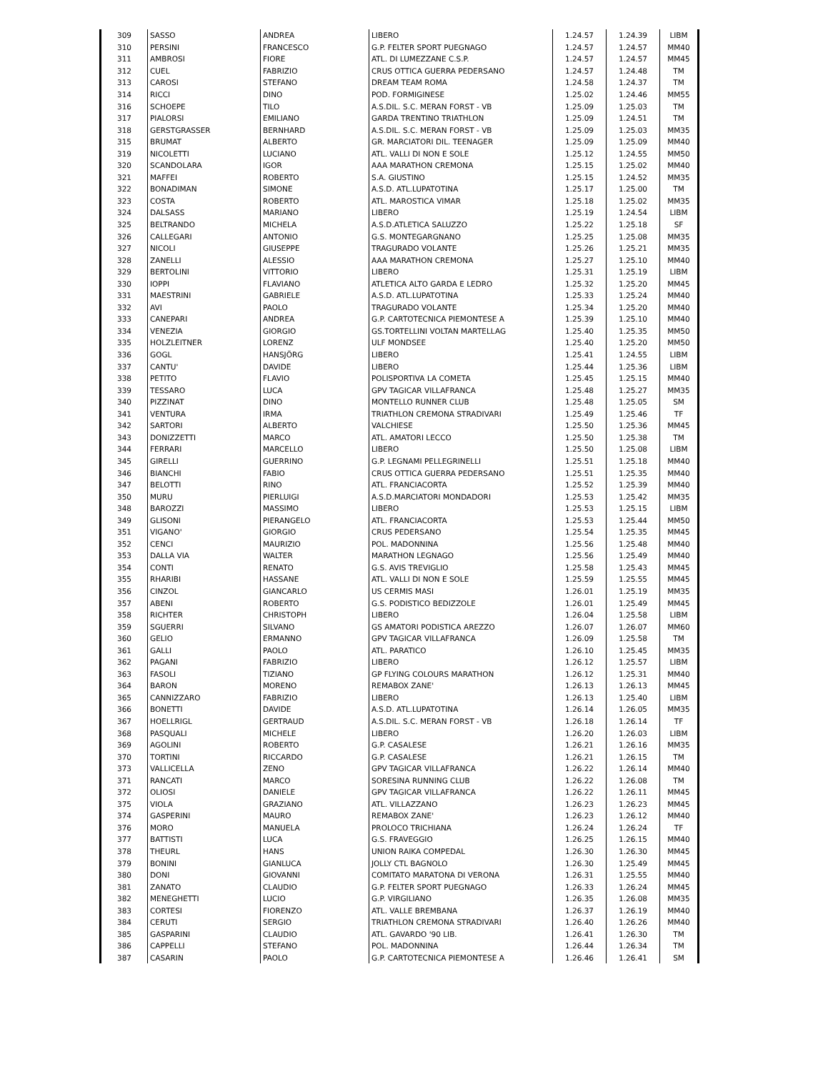| 309 | SASSO | ANDREA | LIBERO | 1.24.57 | 1.24.39 | LIBM |
| 310 | PERSINI | FRANCESCO | G.P. FELTER SPORT PUEGNAGO | 1.24.57 | 1.24.57 | MM40 |
| 311 | AMBROSI | FIORE | ATL. DI LUMEZZANE C.S.P. | 1.24.57 | 1.24.57 | MM45 |
| 312 | CUEL | FABRIZIO | CRUS OTTICA GUERRA PEDERSANO | 1.24.57 | 1.24.48 | TM |
| 313 | CAROSI | STEFANO | DREAM TEAM ROMA | 1.24.58 | 1.24.37 | TM |
| 314 | RICCI | DINO | POD. FORMIGINESE | 1.25.02 | 1.24.46 | MM55 |
| 316 | SCHOEPE | TILO | A.S.DIL. S.C. MERAN FORST - VB | 1.25.09 | 1.25.03 | TM |
| 317 | PIALORSI | EMILIANO | GARDA TRENTINO TRIATHLON | 1.25.09 | 1.24.51 | TM |
| 318 | GERSTGRASSER | BERNHARD | A.S.DIL. S.C. MERAN FORST - VB | 1.25.09 | 1.25.03 | MM35 |
| 315 | BRUMAT | ALBERTO | GR. MARCIATORI DIL. TEENAGER | 1.25.09 | 1.25.09 | MM40 |
| 319 | NICOLETTI | LUCIANO | ATL. VALLI DI NON E SOLE | 1.25.12 | 1.24.55 | MM50 |
| 320 | SCANDOLARA | IGOR | AAA MARATHON CREMONA | 1.25.15 | 1.25.02 | MM40 |
| 321 | MAFFEI | ROBERTO | S.A. GIUSTINO | 1.25.15 | 1.24.52 | MM35 |
| 322 | BONADIMAN | SIMONE | A.S.D. ATL.LUPATOTINA | 1.25.17 | 1.25.00 | TM |
| 323 | COSTA | ROBERTO | ATL. MAROSTICA VIMAR | 1.25.18 | 1.25.02 | MM35 |
| 324 | DALSASS | MARIANO | LIBERO | 1.25.19 | 1.24.54 | LIBM |
| 325 | BELTRANDO | MICHELA | A.S.D.ATLETICA SALUZZO | 1.25.22 | 1.25.18 | SF |
| 326 | CALLEGARI | ANTONIO | G.S. MONTEGARGNANO | 1.25.25 | 1.25.08 | MM35 |
| 327 | NICOLI | GIUSEPPE | TRAGURADO VOLANTE | 1.25.26 | 1.25.21 | MM35 |
| 328 | ZANELLI | ALESSIO | AAA MARATHON CREMONA | 1.25.27 | 1.25.10 | MM40 |
| 329 | BERTOLINI | VITTORIO | LIBERO | 1.25.31 | 1.25.19 | LIBM |
| 330 | IOPPI | FLAVIANO | ATLETICA ALTO GARDA E LEDRO | 1.25.32 | 1.25.20 | MM45 |
| 331 | MAESTRINI | GABRIELE | A.S.D. ATL.LUPATOTINA | 1.25.33 | 1.25.24 | MM40 |
| 332 | AVI | PAOLO | TRAGURADO VOLANTE | 1.25.34 | 1.25.20 | MM40 |
| 333 | CANEPARI | ANDREA | G.P. CARTOTECNICA PIEMONTESE A | 1.25.39 | 1.25.10 | MM40 |
| 334 | VENEZIA | GIORGIO | GS.TORTELLINI VOLTAN MARTELLAG | 1.25.40 | 1.25.35 | MM50 |
| 335 | HOLZLEITNER | LORENZ | ULF MONDSEE | 1.25.40 | 1.25.20 | MM50 |
| 336 | GOGL | HANSJÖRG | LIBERO | 1.25.41 | 1.24.55 | LIBM |
| 337 | CANTU' | DAVIDE | LIBERO | 1.25.44 | 1.25.36 | LIBM |
| 338 | PETITO | FLAVIO | POLISPORTIVA LA COMETA | 1.25.45 | 1.25.15 | MM40 |
| 339 | TESSARO | LUCA | GPV TAGICAR VILLAFRANCA | 1.25.48 | 1.25.27 | MM35 |
| 340 | PIZZINAT | DINO | MONTELLO RUNNER CLUB | 1.25.48 | 1.25.05 | SM |
| 341 | VENTURA | IRMA | TRIATHLON CREMONA STRADIVARI | 1.25.49 | 1.25.46 | TF |
| 342 | SARTORI | ALBERTO | VALCHIESE | 1.25.50 | 1.25.36 | MM45 |
| 343 | DONIZZETTI | MARCO | ATL. AMATORI LECCO | 1.25.50 | 1.25.38 | TM |
| 344 | FERRARI | MARCELLO | LIBERO | 1.25.50 | 1.25.08 | LIBM |
| 345 | GIRELLI | GUERRINO | G.P. LEGNAMI PELLEGRINELLI | 1.25.51 | 1.25.18 | MM40 |
| 346 | BIANCHI | FABIO | CRUS OTTICA GUERRA PEDERSANO | 1.25.51 | 1.25.35 | MM40 |
| 347 | BELOTTI | RINO | ATL. FRANCIACORTA | 1.25.52 | 1.25.39 | MM40 |
| 350 | MURU | PIERLUIGI | A.S.D.MARCIATORI MONDADORI | 1.25.53 | 1.25.42 | MM35 |
| 348 | BAROZZI | MASSIMO | LIBERO | 1.25.53 | 1.25.15 | LIBM |
| 349 | GLISONI | PIERANGELO | ATL. FRANCIACORTA | 1.25.53 | 1.25.44 | MM50 |
| 351 | VIGANO' | GIORGIO | CRUS PEDERSANO | 1.25.54 | 1.25.35 | MM45 |
| 352 | CENCI | MAURIZIO | POL. MADONNINA | 1.25.56 | 1.25.48 | MM40 |
| 353 | DALLA VIA | WALTER | MARATHON LEGNAGO | 1.25.56 | 1.25.49 | MM40 |
| 354 | CONTI | RENATO | G.S. AVIS TREVIGLIO | 1.25.58 | 1.25.43 | MM45 |
| 355 | RHARIBI | HASSANE | ATL. VALLI DI NON E SOLE | 1.25.59 | 1.25.55 | MM45 |
| 356 | CINZOL | GIANCARLO | US CERMIS MASI | 1.26.01 | 1.25.19 | MM35 |
| 357 | ABENI | ROBERTO | G.S. PODISTICO BEDIZZOLE | 1.26.01 | 1.25.49 | MM45 |
| 358 | RICHTER | CHRISTOPH | LIBERO | 1.26.04 | 1.25.58 | LIBM |
| 359 | SGUERRI | SILVANO | GS AMATORI PODISTICA AREZZO | 1.26.07 | 1.26.07 | MM60 |
| 360 | GELIO | ERMANNO | GPV TAGICAR VILLAFRANCA | 1.26.09 | 1.25.58 | TM |
| 361 | GALLI | PAOLO | ATL. PARATICO | 1.26.10 | 1.25.45 | MM35 |
| 362 | PAGANI | FABRIZIO | LIBERO | 1.26.12 | 1.25.57 | LIBM |
| 363 | FASOLI | TIZIANO | GP FLYING COLOURS MARATHON | 1.26.12 | 1.25.31 | MM40 |
| 364 | BARON | MORENO | REMABOX ZANE' | 1.26.13 | 1.26.13 | MM45 |
| 365 | CANNIZZARO | FABRIZIO | LIBERO | 1.26.13 | 1.25.40 | LIBM |
| 366 | BONETTI | DAVIDE | A.S.D. ATL.LUPATOTINA | 1.26.14 | 1.26.05 | MM35 |
| 367 | HOELLRIGL | GERTRAUD | A.S.DIL. S.C. MERAN FORST - VB | 1.26.18 | 1.26.14 | TF |
| 368 | PASQUALI | MICHELE | LIBERO | 1.26.20 | 1.26.03 | LIBM |
| 369 | AGOLINI | ROBERTO | G.P. CASALESE | 1.26.21 | 1.26.16 | MM35 |
| 370 | TORTINI | RICCARDO | G.P. CASALESE | 1.26.21 | 1.26.15 | TM |
| 373 | VALLICELLA | ZENO | GPV TAGICAR VILLAFRANCA | 1.26.22 | 1.26.14 | MM40 |
| 371 | RANCATI | MARCO | SORESINA RUNNING CLUB | 1.26.22 | 1.26.08 | TM |
| 372 | OLIOSI | DANIELE | GPV TAGICAR VILLAFRANCA | 1.26.22 | 1.26.11 | MM45 |
| 375 | VIOLA | GRAZIANO | ATL. VILLAZZANO | 1.26.23 | 1.26.23 | MM45 |
| 374 | GASPERINI | MAURO | REMABOX ZANE' | 1.26.23 | 1.26.12 | MM40 |
| 376 | MORO | MANUELA | PROLOCO TRICHIANA | 1.26.24 | 1.26.24 | TF |
| 377 | BATTISTI | LUCA | G.S. FRAVEGGIO | 1.26.25 | 1.26.15 | MM40 |
| 378 | THEURL | HANS | UNION RAIKA COMPEDAL | 1.26.30 | 1.26.30 | MM45 |
| 379 | BONINI | GIANLUCA | JOLLY CTL BAGNOLO | 1.26.30 | 1.25.49 | MM45 |
| 380 | DONI | GIOVANNI | COMITATO MARATONA DI VERONA | 1.26.31 | 1.25.55 | MM40 |
| 381 | ZANATO | CLAUDIO | G.P. FELTER SPORT PUEGNAGO | 1.26.33 | 1.26.24 | MM45 |
| 382 | MENEGHETTI | LUCIO | G.P. VIRGILIANO | 1.26.35 | 1.26.08 | MM35 |
| 383 | CORTESI | FIORENZO | ATL. VALLE BREMBANA | 1.26.37 | 1.26.19 | MM40 |
| 384 | CERUTI | SERGIO | TRIATHLON CREMONA STRADIVARI | 1.26.40 | 1.26.26 | MM40 |
| 385 | GASPARINI | CLAUDIO | ATL. GAVARDO '90 LIB. | 1.26.41 | 1.26.30 | TM |
| 386 | CAPPELLI | STEFANO | POL. MADONNINA | 1.26.44 | 1.26.34 | TM |
| 387 | CASARIN | PAOLO | G.P. CARTOTECNICA PIEMONTESE A | 1.26.46 | 1.26.41 | SM |